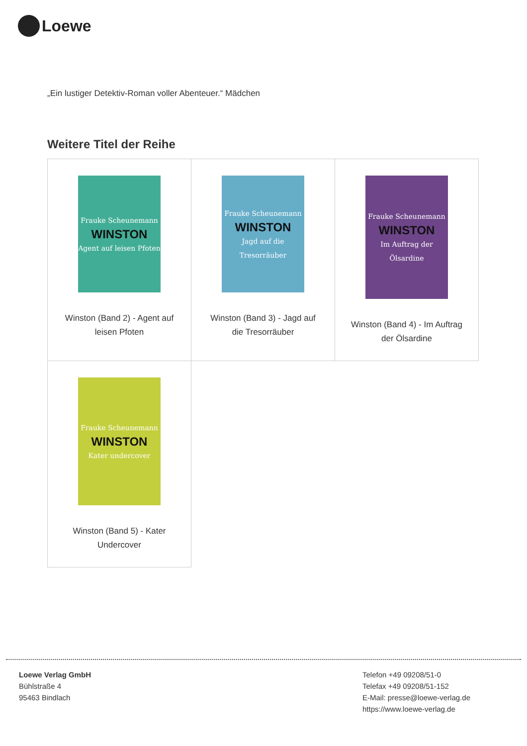Loewe
„Ein lustiger Detektiv-Roman voller Abenteuer.“ Mädchen
Weitere Titel der Reihe
| Frauke Scheunemann WINSTON Agent auf leisen Pfoten Winston (Band 2) - Agent auf leisen Pfoten | Frauke Scheunemann WINSTON Jagd auf die Tresorräuber Winston (Band 3) - Jagd auf die Tresorräuber | Frauke Scheunemann WINSTON Im Auftrag der Ölsardine Winston (Band 4) - Im Auftrag der Ölsardine |
| Frauke Scheunemann WINSTON Kater undercover Winston (Band 5) - Kater Undercover | | |
Loewe Verlag GmbH
Bühlstraße 4
95463 Bindlach
Telefon +49 09208/51-0
Telefax +49 09208/51-152
E-Mail: presse@loewe-verlag.de
https://www.loewe-verlag.de